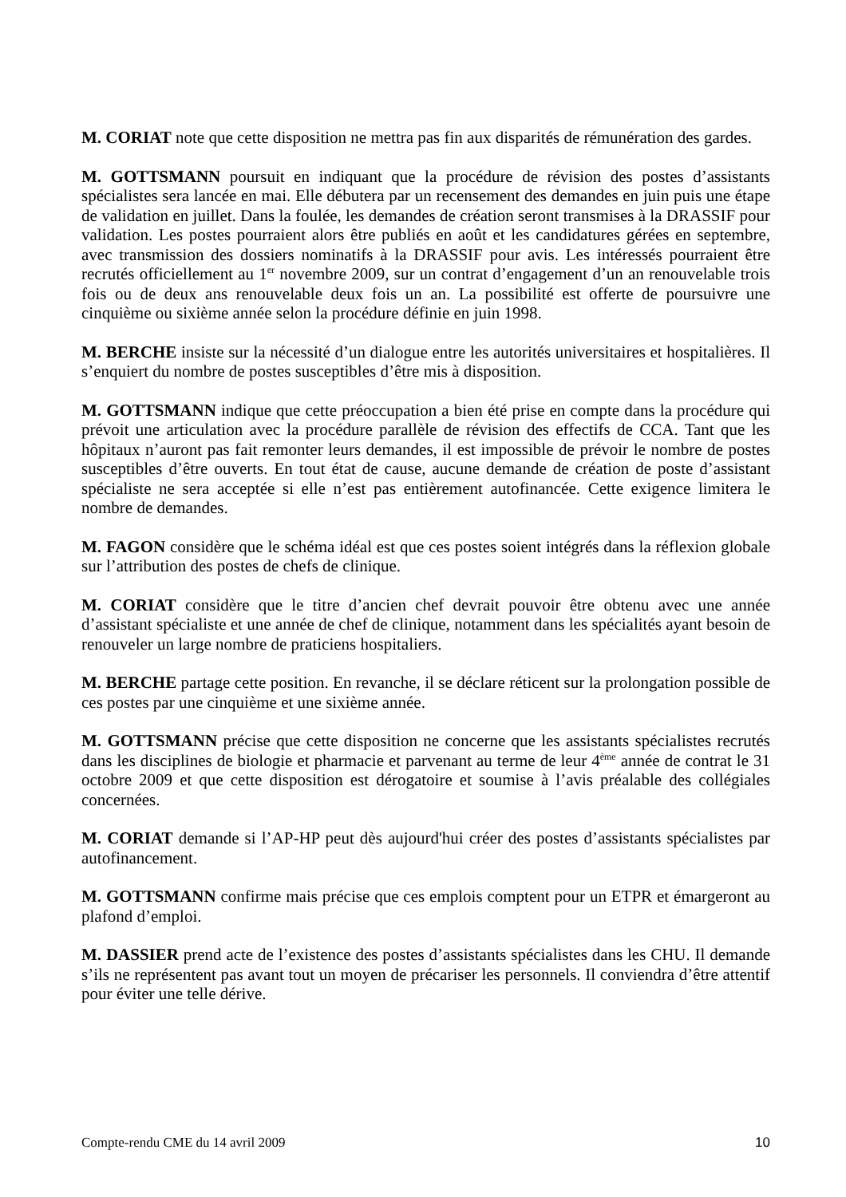M. CORIAT note que cette disposition ne mettra pas fin aux disparités de rémunération des gardes.
M. GOTTSMANN poursuit en indiquant que la procédure de révision des postes d’assistants spécialistes sera lancée en mai. Elle débutera par un recensement des demandes en juin puis une étape de validation en juillet. Dans la foulée, les demandes de création seront transmises à la DRASSIF pour validation. Les postes pourraient alors être publiés en août et les candidatures gérées en septembre, avec transmission des dossiers nominatifs à la DRASSIF pour avis. Les intéressés pourraient être recrutés officiellement au 1<sup>er</sup> novembre 2009, sur un contrat d’engagement d’un an renouvelable trois fois ou de deux ans renouvelable deux fois un an. La possibilité est offerte de poursuivre une cinquième ou sixième année selon la procédure définie en juin 1998.
M. BERCHE insiste sur la nécessité d’un dialogue entre les autorités universitaires et hospitalières. Il s’enquiert du nombre de postes susceptibles d’être mis à disposition.
M. GOTTSMANN indique que cette préoccupation a bien été prise en compte dans la procédure qui prévoit une articulation avec la procédure parallèle de révision des effectifs de CCA. Tant que les hôpitaux n’auront pas fait remonter leurs demandes, il est impossible de prévoir le nombre de postes susceptibles d’être ouverts. En tout état de cause, aucune demande de création de poste d’assistant spécialiste ne sera acceptée si elle n’est pas entièrement autofinancée. Cette exigence limitera le nombre de demandes.
M. FAGON considère que le schéma idéal est que ces postes soient intégrés dans la réflexion globale sur l’attribution des postes de chefs de clinique.
M. CORIAT considère que le titre d’ancien chef devrait pouvoir être obtenu avec une année d’assistant spécialiste et une année de chef de clinique, notamment dans les spécialités ayant besoin de renouveler un large nombre de praticiens hospitaliers.
M. BERCHE partage cette position. En revanche, il se déclare réticent sur la prolongation possible de ces postes par une cinquième et une sixième année.
M. GOTTSMANN précise que cette disposition ne concerne que les assistants spécialistes recrutés dans les disciplines de biologie et pharmacie et parvenant au terme de leur 4<sup>ème</sup> année de contrat le 31 octobre 2009 et que cette disposition est dérogatoire et soumise à l’avis préalable des collégiales concernées.
M. CORIAT demande si l’AP-HP peut dès aujourd'hui créer des postes d’assistants spécialistes par autofinancement.
M. GOTTSMANN confirme mais précise que ces emplois comptent pour un ETPR et émargeront au plafond d’emploi.
M. DASSIER prend acte de l’existence des postes d’assistants spécialistes dans les CHU. Il demande s’ils ne représentent pas avant tout un moyen de précariser les personnels. Il conviendra d’être attentif pour éviter une telle dérive.
Compte-rendu CME du 14 avril 2009 10